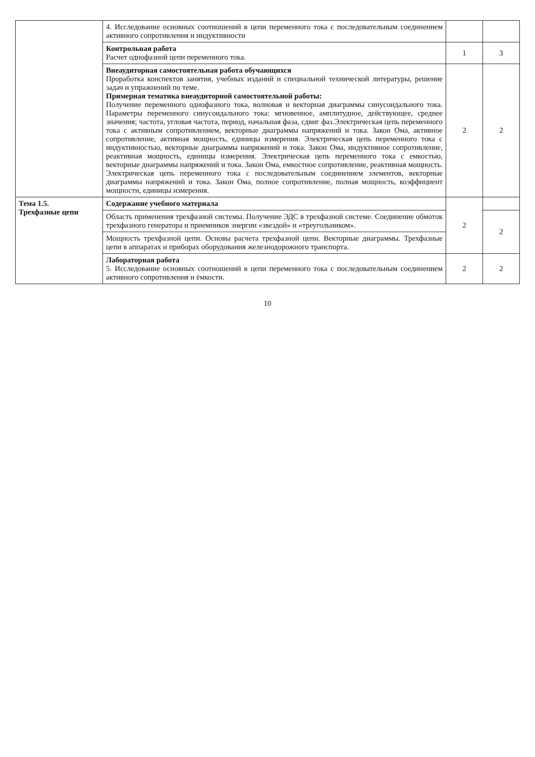| | 4. Исследование основных соотношений в цепи переменного тока с последовательным соединением активного сопротивления и индуктивности | | |
| | Контрольная работа Расчет однофазной цепи переменного тока. | 1 | 3 |
| | Внеаудиторная самостоятельная работа обучающихся Проработка конспектов занятия, учебных изданий и специальной технической литературы, решение задач и упражнений по теме. Примерная тематика внеаудиторной самостоятельной работы: Получение переменного однофазного тока, волновая и векторная диаграммы синусоидального тока. Параметры переменного синусоидального тока: мгновенное, амплитудное, действующее, среднее значения; частота, угловая частота, период, начальная фаза, сдвиг фаз.Электрическая цепь переменного тока с активным сопротивлением, векторные диаграммы напряжений и тока. Закон Ома, активное сопротивление, активная мощность, единицы измерения. Электрическая цепь переменного тока с индуктивностью, векторные диаграммы напряжений и тока. Закон Ома, индуктивное сопротивление, реактивная мощность, единицы измерения. Электрическая цепь переменного тока с емкостью, векторные диаграммы напряжений и тока. Закон Ома, емкостное сопротивление, реактивная мощность. Электрическая цепь переменного тока с последовательным соединением элементов, векторные диаграммы напряжений и тока. Закон Ома, полное сопротивление, полная мощность, коэффициент мощности, единицы измерения. | 2 | 2 |
| Тема 1.5. Трехфазные цепи | Содержание учебного материала | 2 | |
| | Область применения трехфазной системы. Получение ЭДС в трехфазной системе. Соединение обмоток трехфазного генератора и приемников энергии «звездой» и «треугольником». | | 2 |
| | Мощность трехфазной цепи. Основы расчета трехфазной цепи. Векторные диаграммы. Трехфазные цепи в аппаратах и приборах оборудования железнодорожного транспорта. | | |
| | Лабораторная работа 5. Исследование основных соотношений в цепи переменного тока с последовательным соединением активного сопротивления и ёмкости. | 2 | 2 |
10